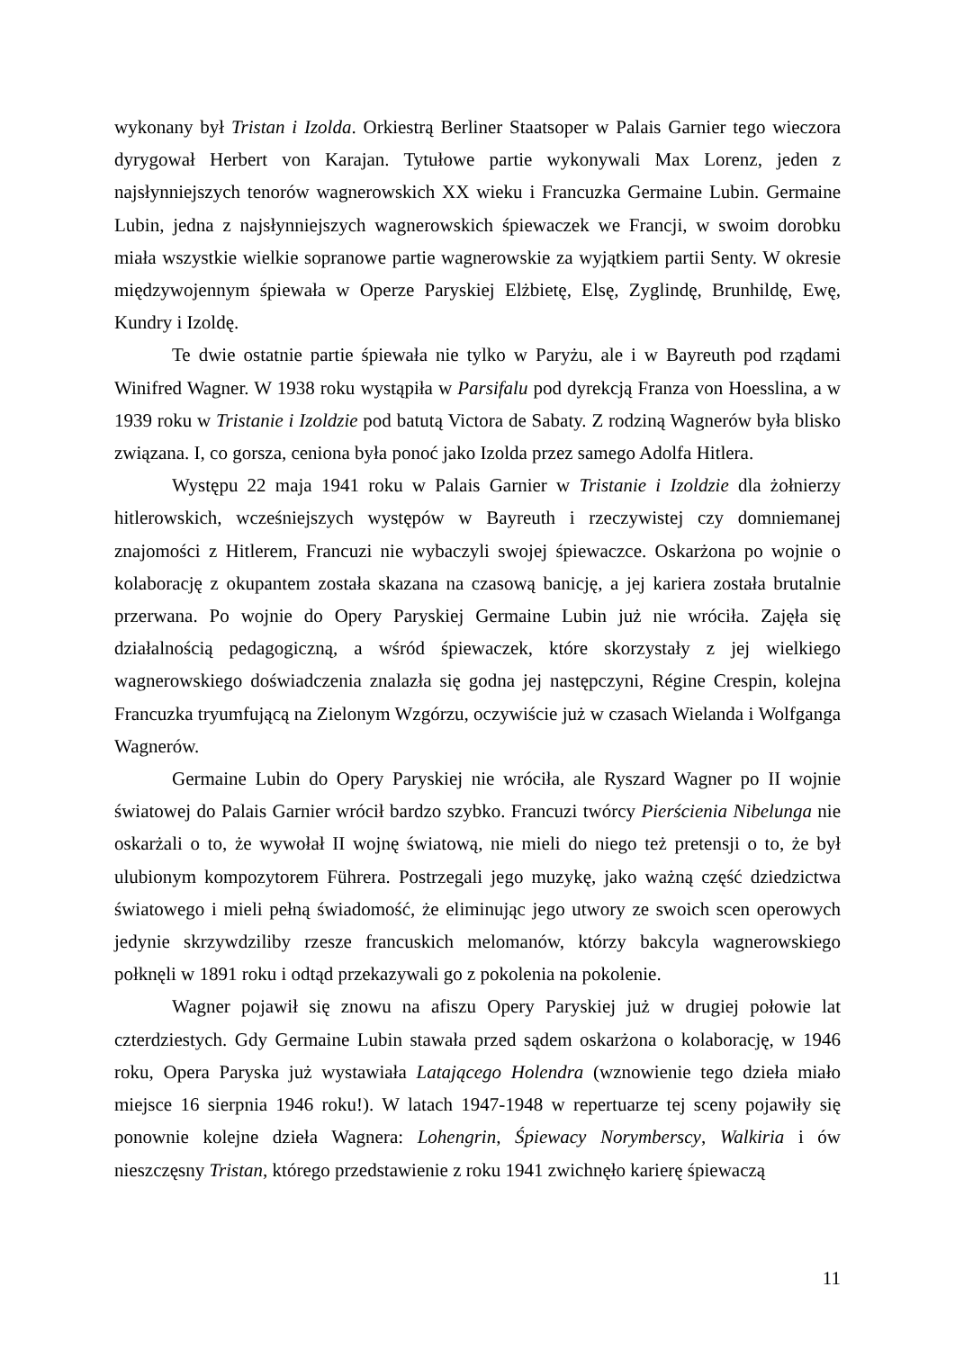wykonany był Tristan i Izolda. Orkiestrą Berliner Staatsoper w Palais Garnier tego wieczora dyrygował Herbert von Karajan. Tytułowe partie wykonywali Max Lorenz, jeden z najsłynniejszych tenorów wagnerowskich XX wieku i Francuzka Germaine Lubin. Germaine Lubin, jedna z najsłynniejszych wagnerowskich śpiewaczek we Francji, w swoim dorobku miała wszystkie wielkie sopranowe partie wagnerowskie za wyjątkiem partii Senty. W okresie międzywojennym śpiewała w Operze Paryskiej Elżbietę, Elsę, Zyglindę, Brunhildę, Ewę, Kundry i Izoldę.
Te dwie ostatnie partie śpiewała nie tylko w Paryżu, ale i w Bayreuth pod rządami Winifred Wagner. W 1938 roku wystąpiła w Parsifalu pod dyrekcją Franza von Hoesslina, a w 1939 roku w Tristanie i Izoldzie pod batutą Victora de Sabaty. Z rodziną Wagnerów była blisko związana. I, co gorsza, ceniona była ponoć jako Izolda przez samego Adolfa Hitlera.
Występu 22 maja 1941 roku w Palais Garnier w Tristanie i Izoldzie dla żołnierzy hitlerowskich, wcześniejszych występów w Bayreuth i rzeczywistej czy domniemanej znajomości z Hitlerem, Francuzi nie wybaczyli swojej śpiewaczce. Oskarżona po wojnie o kolaborację z okupantem została skazana na czasową banicję, a jej kariera została brutalnie przerwana. Po wojnie do Opery Paryskiej Germaine Lubin już nie wróciła. Zajęła się działalnością pedagogiczną, a wśród śpiewaczek, które skorzystały z jej wielkiego wagnerowskiego doświadczenia znalazła się godna jej następczyni, Régine Crespin, kolejna Francuzka tryumfującą na Zielonym Wzgórzu, oczywiście już w czasach Wielanda i Wolfganga Wagnerów.
Germaine Lubin do Opery Paryskiej nie wróciła, ale Ryszard Wagner po II wojnie światowej do Palais Garnier wrócił bardzo szybko. Francuzi twórcy Pierścienia Nibelunga nie oskarżali o to, że wywołał II wojnę światową, nie mieli do niego też pretensji o to, że był ulubionym kompozytorem Führera. Postrzegali jego muzykę, jako ważną część dziedzictwa światowego i mieli pełną świadomość, że eliminując jego utwory ze swoich scen operowych jedynie skrzywdziliby rzesze francuskich melomanów, którzy bakcyla wagnerowskiego połknęli w 1891 roku i odtąd przekazywali go z pokolenia na pokolenie.
Wagner pojawił się znowu na afiszu Opery Paryskiej już w drugiej połowie lat czterdziestych. Gdy Germaine Lubin stawała przed sądem oskarżona o kolaborację, w 1946 roku, Opera Paryska już wystawiała Latającego Holendra (wznowienie tego dzieła miało miejsce 16 sierpnia 1946 roku!). W latach 1947-1948 w repertuarze tej sceny pojawiły się ponownie kolejne dzieła Wagnera: Lohengrin, Śpiewacy Norymberscy, Walkiria i ów nieszczęsny Tristan, którego przedstawienie z roku 1941 zwichnęło karierę śpiewaczą
11